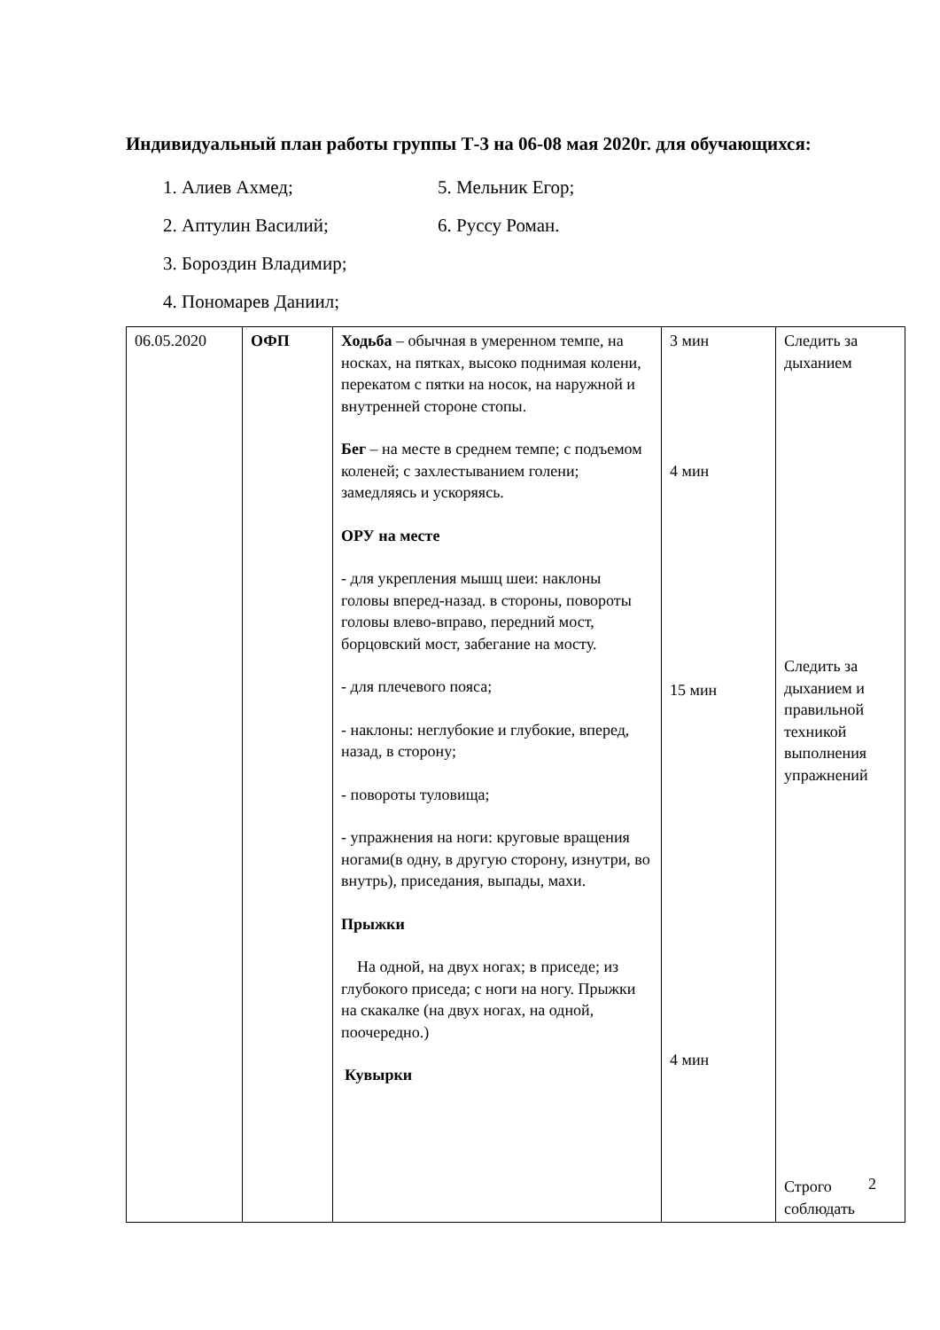Индивидуальный план работы группы Т-3 на 06-08 мая 2020г. для обучающихся:
1. Алиев Ахмед;
5. Мельник Егор;
2. Аптулин Василий;
6. Руссу Роман.
3. Бороздин Владимир;
4. Пономарев Даниил;
| 06.05.2020 | ОФП | Ходьба – обычная в умеренном темпе, на носках, на пятках, высоко поднимая колени, перекатом с пятки на носок, на наружной и внутренней стороне стопы. Бег – на месте в среднем темпе; с подъемом коленей; с захлестыванием голени; замедляясь и ускоряясь. ОРУ на месте - для укрепления мышц шеи: наклоны головы вперед-назад. в стороны, повороты головы влево-вправо, передний мост, борцовский мост, забегание на мосту. - для плечевого пояса; - наклоны: неглубокие и глубокие, вперед, назад, в сторону; - повороты туловища; - упражнения на ноги: круговые вращения ногами(в одну, в другую сторону, изнутри, во внутрь), приседания, выпады, махи. Прыжки На одной, на двух ногах; в приседе; из глубокого приседа; с ноги на ногу. Прыжки на скакалке (на двух ногах, на одной, поочередно.) Кувырки | 3 мин 4 мин 15 мин 4 мин | Следить за дыханием Следить за дыханием и правильной техникой выполнения упражнений Строго соблюдать |
2